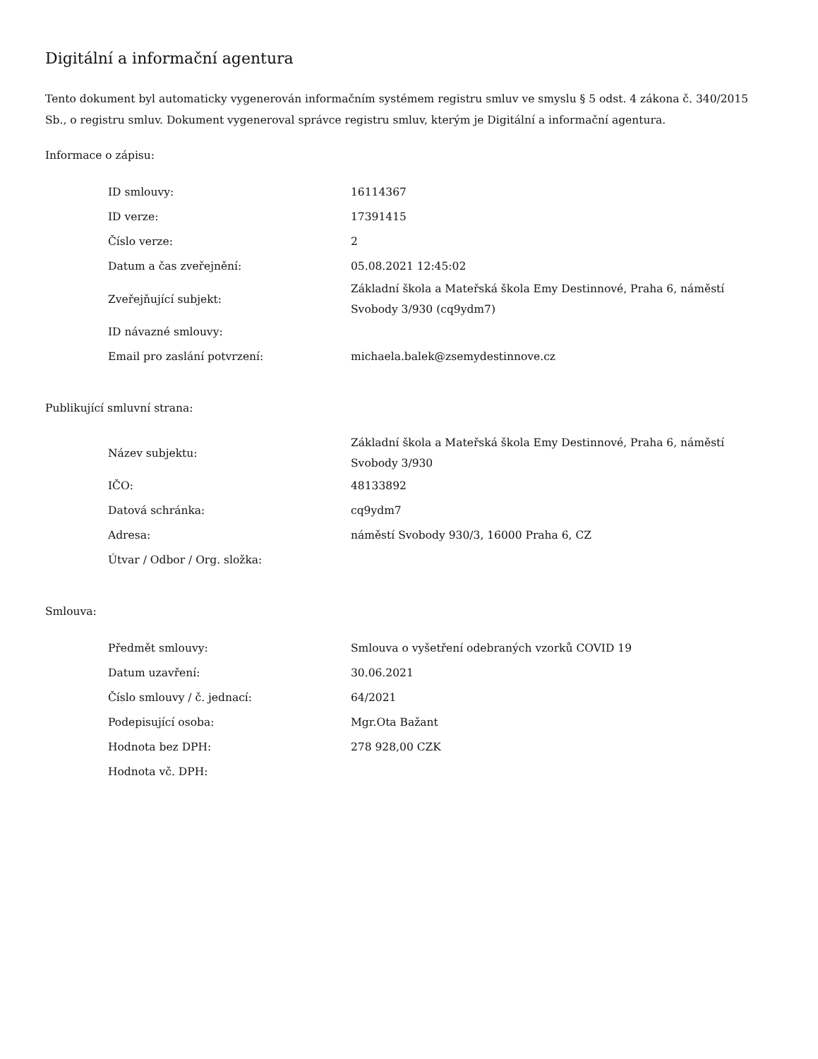Digitální a informační agentura
Tento dokument byl automaticky vygenerován informačním systémem registru smluv ve smyslu § 5 odst. 4 zákona č. 340/2015 Sb., o registru smluv. Dokument vygeneroval správce registru smluv, kterým je Digitální a informační agentura.
Informace o zápisu:
| ID smlouvy: | 16114367 |
| ID verze: | 17391415 |
| Číslo verze: | 2 |
| Datum a čas zveřejnění: | 05.08.2021 12:45:02 |
| Zveřejňující subjekt: | Základní škola a Mateřská škola Emy Destinnové, Praha 6, náměstí Svobody 3/930 (cq9ydm7) |
| ID návazné smlouvy: | |
| Email pro zaslání potvrzení: | michaela.balek@zsemydestinnove.cz |
Publikující smluvní strana:
| Název subjektu: | Základní škola a Mateřská škola Emy Destinnové, Praha 6, náměstí Svobody 3/930 |
| IČO: | 48133892 |
| Datová schránka: | cq9ydm7 |
| Adresa: | náměstí Svobody 930/3, 16000 Praha 6, CZ |
| Útvar / Odbor / Org. složka: | |
Smlouva:
| Předmět smlouvy: | Smlouva o vyšetření odebraných vzorků COVID 19 |
| Datum uzavření: | 30.06.2021 |
| Číslo smlouvy / č. jednací: | 64/2021 |
| Podepisující osoba: | Mgr.Ota Bažant |
| Hodnota bez DPH: | 278 928,00 CZK |
| Hodnota vč. DPH: | |